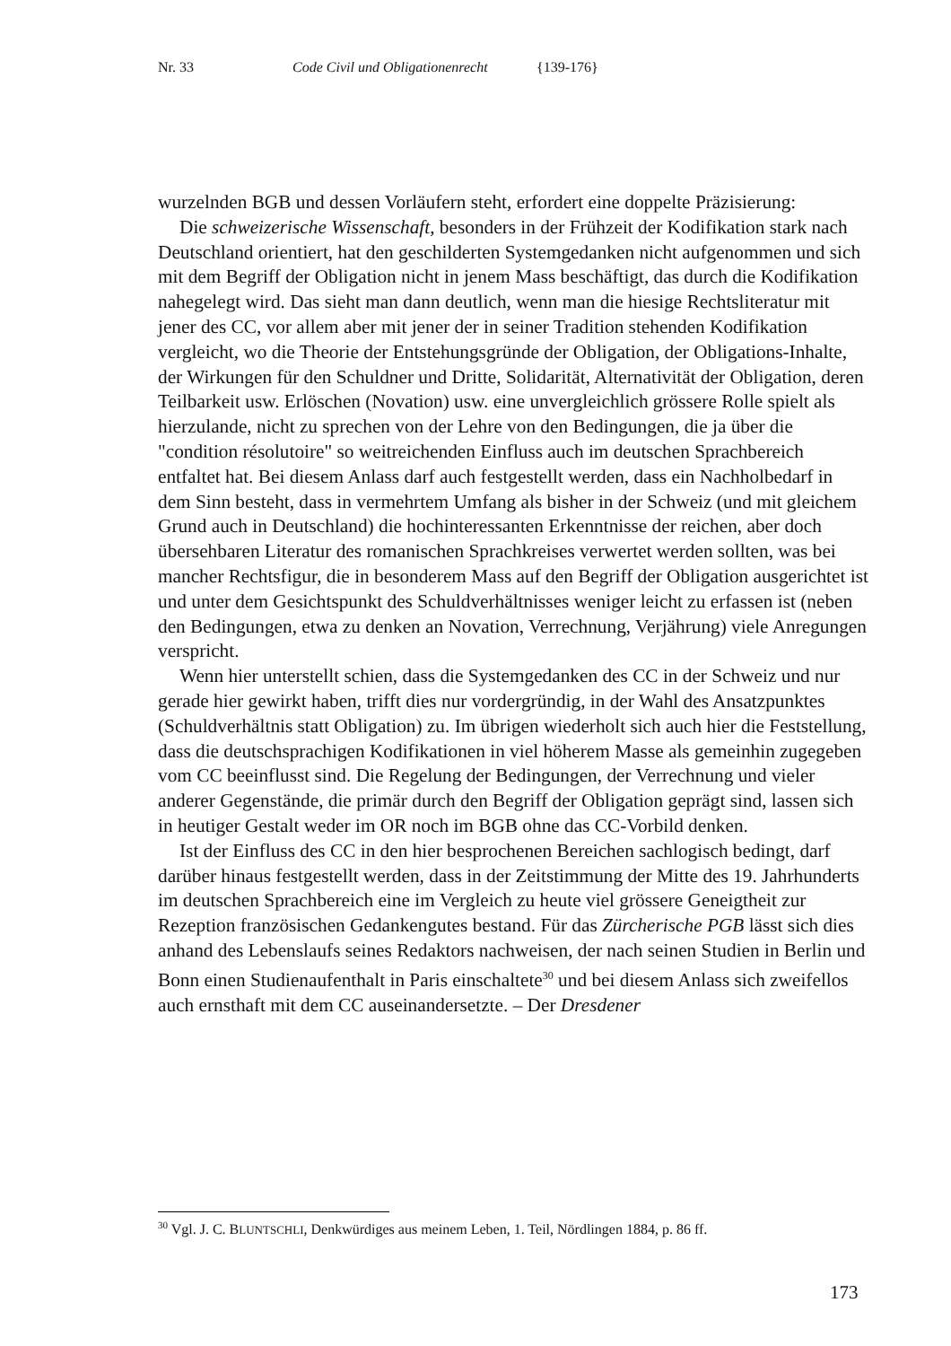Nr. 33 Code Civil und Obligationenrecht {139-176}
wurzelnden BGB und dessen Vorläufern steht, erfordert eine doppelte Präzisierung:
Die schweizerische Wissenschaft, besonders in der Frühzeit der Kodifikation stark nach Deutschland orientiert, hat den geschilderten Systemgedanken nicht aufgenommen und sich mit dem Begriff der Obligation nicht in jenem Mass beschäftigt, das durch die Kodifikation nahegelegt wird. Das sieht man dann deutlich, wenn man die hiesige Rechtsliteratur mit jener des CC, vor allem aber mit jener der in seiner Tradition stehenden Kodifikation vergleicht, wo die Theorie der Entstehungsgründe der Obligation, der Obligations-Inhalte, der Wirkungen für den Schuldner und Dritte, Solidarität, Alternativität der Obligation, deren Teilbarkeit usw. Erlöschen (Novation) usw. eine unvergleichlich grössere Rolle spielt als hierzulande, nicht zu sprechen von der Lehre von den Bedingungen, die ja über die "condition résolutoire" so weitreichenden Einfluss auch im deutschen Sprachbereich entfaltet hat. Bei diesem Anlass darf auch festgestellt werden, dass ein Nachholbedarf in dem Sinn besteht, dass in vermehrtem Umfang als bisher in der Schweiz (und mit gleichem Grund auch in Deutschland) die hochinteressanten Erkenntnisse der reichen, aber doch übersehbaren Literatur des romanischen Sprachkreises verwertet werden sollten, was bei mancher Rechtsfigur, die in besonderem Mass auf den Begriff der Obligation ausgerichtet ist und unter dem Gesichtspunkt des Schuldverhältnisses weniger leicht zu erfassen ist (neben den Bedingungen, etwa zu denken an Novation, Verrechnung, Verjährung) viele Anregungen verspricht.
Wenn hier unterstellt schien, dass die Systemgedanken des CC in der Schweiz und nur gerade hier gewirkt haben, trifft dies nur vordergründig, in der Wahl des Ansatzpunktes (Schuldverhältnis statt Obligation) zu. Im übrigen wiederholt sich auch hier die Feststellung, dass die deutschsprachigen Kodifikationen in viel höherem Masse als gemeinhin zugegeben vom CC beeinflusst sind. Die Regelung der Bedingungen, der Verrechnung und vieler anderer Gegenstände, die primär durch den Begriff der Obligation geprägt sind, lassen sich in heutiger Gestalt weder im OR noch im BGB ohne das CC-Vorbild denken.
Ist der Einfluss des CC in den hier besprochenen Bereichen sachlogisch bedingt, darf darüber hinaus festgestellt werden, dass in der Zeitstimmung der Mitte des 19. Jahrhunderts im deutschen Sprachbereich eine im Vergleich zu heute viel grössere Geneigtheit zur Rezeption französischen Gedankengutes bestand. Für das Zürcherische PGB lässt sich dies anhand des Lebenslaufs seines Redaktors nachweisen, der nach seinen Studien in Berlin und Bonn einen Studienaufenthalt in Paris einschaltete<sup>30</sup> und bei diesem Anlass sich zweifellos auch ernsthaft mit dem CC auseinandersetzte. – Der Dresdener
<sup>30</sup> Vgl. J. C. BLUNTSCHLI, Denkwürdiges aus meinem Leben, 1. Teil, Nördlingen 1884, p. 86 ff.
173